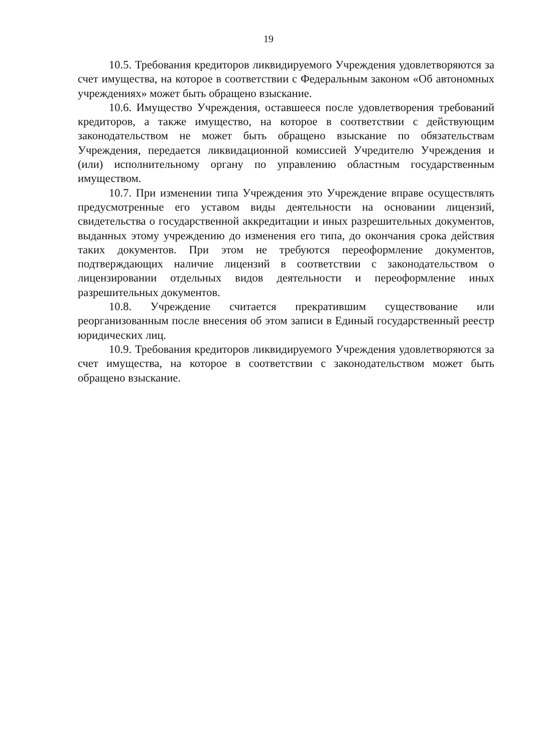19
10.5. Требования кредиторов ликвидируемого Учреждения удовлетворяются за счет имущества, на которое в соответствии с Федеральным законом «Об автономных учреждениях» может быть обращено взыскание.
10.6. Имущество Учреждения, оставшееся после удовлетворения требований кредиторов, а также имущество, на которое в соответствии с действующим законодательством не может быть обращено взыскание по обязательствам Учреждения, передается ликвидационной комиссией Учредителю Учреждения и (или) исполнительному органу по управлению областным государственным имуществом.
10.7. При изменении типа Учреждения это Учреждение вправе осуществлять предусмотренные его уставом виды деятельности на основании лицензий, свидетельства о государственной аккредитации и иных разрешительных документов, выданных этому учреждению до изменения его типа, до окончания срока действия таких документов. При этом не требуются переоформление документов, подтверждающих наличие лицензий в соответствии с законодательством о лицензировании отдельных видов деятельности и переоформление иных разрешительных документов.
10.8. Учреждение считается прекратившим существование или реорганизованным после внесения об этом записи в Единый государственный реестр юридических лиц.
10.9. Требования кредиторов ликвидируемого Учреждения удовлетворяются за счет имущества, на которое в соответствии с законодательством может быть обращено взыскание.